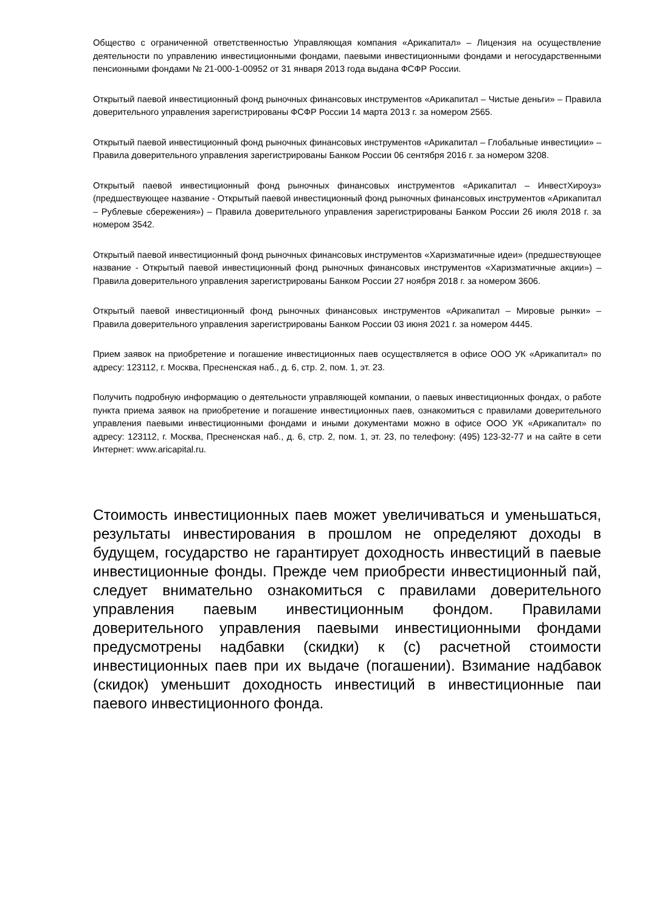Общество с ограниченной ответственностью Управляющая компания «Арикапитал» – Лицензия на осуществление деятельности по управлению инвестиционными фондами, паевыми инвестиционными фондами и негосударственными пенсионными фондами № 21-000-1-00952 от 31 января 2013 года выдана ФСФР России.
Открытый паевой инвестиционный фонд рыночных финансовых инструментов «Арикапитал – Чистые деньги» – Правила доверительного управления зарегистрированы ФСФР России 14 марта 2013 г. за номером 2565.
Открытый паевой инвестиционный фонд рыночных финансовых инструментов «Арикапитал – Глобальные инвестиции» – Правила доверительного управления зарегистрированы Банком России 06 сентября 2016 г. за номером 3208.
Открытый паевой инвестиционный фонд рыночных финансовых инструментов «Арикапитал – ИнвестХироуз» (предшествующее название - Открытый паевой инвестиционный фонд рыночных финансовых инструментов «Арикапитал – Рублевые сбережения») – Правила доверительного управления зарегистрированы Банком России 26 июля 2018 г. за номером 3542.
Открытый паевой инвестиционный фонд рыночных финансовых инструментов «Харизматичные идеи» (предшествующее название - Открытый паевой инвестиционный фонд рыночных финансовых инструментов «Харизматичные акции») – Правила доверительного управления зарегистрированы Банком России 27 ноября 2018 г. за номером 3606.
Открытый паевой инвестиционный фонд рыночных финансовых инструментов «Арикапитал – Мировые рынки» – Правила доверительного управления зарегистрированы Банком России 03 июня 2021 г. за номером 4445.
Прием заявок на приобретение и погашение инвестиционных паев осуществляется в офисе ООО УК «Арикапитал» по адресу: 123112, г. Москва, Пресненская наб., д. 6, стр. 2, пом. 1, эт. 23.
Получить подробную информацию о деятельности управляющей компании, о паевых инвестиционных фондах, о работе пункта приема заявок на приобретение и погашение инвестиционных паев, ознакомиться с правилами доверительного управления паевыми инвестиционными фондами и иными документами можно в офисе ООО УК «Арикапитал» по адресу: 123112, г. Москва, Пресненская наб., д. 6, стр. 2, пом. 1, эт. 23, по телефону: (495) 123-32-77 и на сайте в сети Интернет: www.aricapital.ru.
Стоимость инвестиционных паев может увеличиваться и уменьшаться, результаты инвестирования в прошлом не определяют доходы в будущем, государство не гарантирует доходность инвестиций в паевые инвестиционные фонды. Прежде чем приобрести инвестиционный пай, следует внимательно ознакомиться с правилами доверительного управления паевым инвестиционным фондом. Правилами доверительного управления паевыми инвестиционными фондами предусмотрены надбавки (скидки) к (с) расчетной стоимости инвестиционных паев при их выдаче (погашении). Взимание надбавок (скидок) уменьшит доходность инвестиций в инвестиционные паи паевого инвестиционного фонда.